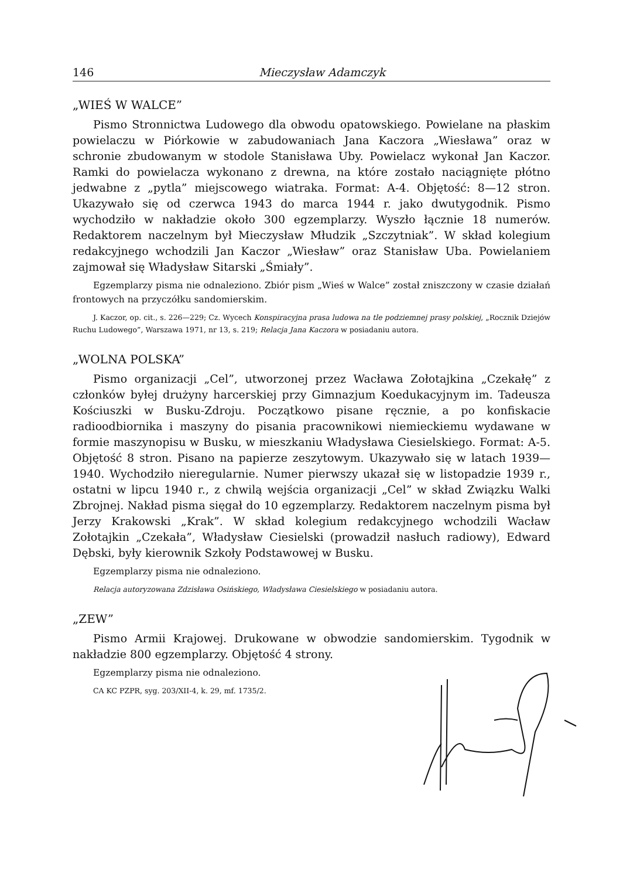146 Mieczysław Adamczyk
„WIEŚ W WALCE”
Pismo Stronnictwa Ludowego dla obwodu opatowskiego. Powielane na płaskim powielaczu w Piórkowie w zabudowaniach Jana Kaczora „Wiesława” oraz w schronie zbudowanym w stodole Stanisława Uby. Powielacz wykonał Jan Kaczor. Ramki do powielacza wykonano z drewna, na które zostało naciągnięte płótno jedwabne z „pytla” miejscowego wiatraka. Format: A-4. Objętość: 8—12 stron. Ukazywało się od czerwca 1943 do marca 1944 r. jako dwutygodnik. Pismo wychodziło w nakładzie około 300 egzemplarzy. Wyszło łącznie 18 numerów. Redaktorem naczelnym był Mieczysław Młudzik „Szczytniak”. W skład kolegium redakcyjnego wchodzili Jan Kaczor „Wiesław” oraz Stanisław Uba. Powielaniem zajmował się Władysław Sitarski „Śmiały”.
Egzemplarzy pisma nie odnaleziono. Zbiór pism „Wieś w Walce” został zniszczony w czasie działań frontowych na przyczółku sandomierskim.
J. Kaczor, op. cit., s. 226—229; Cz. Wycech Konspiracyjna prasa ludowa na tle podziemnej prasy polskiej, „Rocznik Dziejów Ruchu Ludowego”, Warszawa 1971, nr 13, s. 219; Relacja Jana Kaczora w posiadaniu autora.
„WOLNA POLSKA”
Pismo organizacji „Cel”, utworzonej przez Wacława Zołotajkina „Czekałę” z członków byłej drużyny harcerskiej przy Gimnazjum Koedukacyjnym im. Tadeusza Kościuszki w Busku-Zdroju. Początkowo pisane ręcznie, a po konfiskacie radioodbiornika i maszyny do pisania pracownikowi niemieckiemu wydawane w formie maszynopisu w Busku, w mieszkaniu Władysława Ciesielskiego. Format: A-5. Objętość 8 stron. Pisano na papierze zeszytowym. Ukazywało się w latach 1939—1940. Wychodziło nieregularnie. Numer pierwszy ukazał się w listopadzie 1939 r., ostatni w lipcu 1940 r., z chwilą wejścia organizacji „Cel” w skład Związku Walki Zbrojnej. Nakład pisma sięgał do 10 egzemplarzy. Redaktorem naczelnym pisma był Jerzy Krakowski „Krak”. W skład kolegium redakcyjnego wchodzili Wacław Zołotajkin „Czekała”, Władysław Ciesielski (prowadził nasłuch radiowy), Edward Dębski, były kierownik Szkoły Podstawowej w Busku.
Egzemplarzy pisma nie odnaleziono.
Relacja autoryzowana Zdzisława Osińskiego, Władysława Ciesielskiego w posiadaniu autora.
„ZEW”
Pismo Armii Krajowej. Drukowane w obwodzie sandomierskim. Tygodnik w nakładzie 800 egzemplarzy. Objętość 4 strony.
Egzemplarzy pisma nie odnaleziono.
CA KC PZPR, syg. 203/XII-4, k. 29, mf. 1735/2.